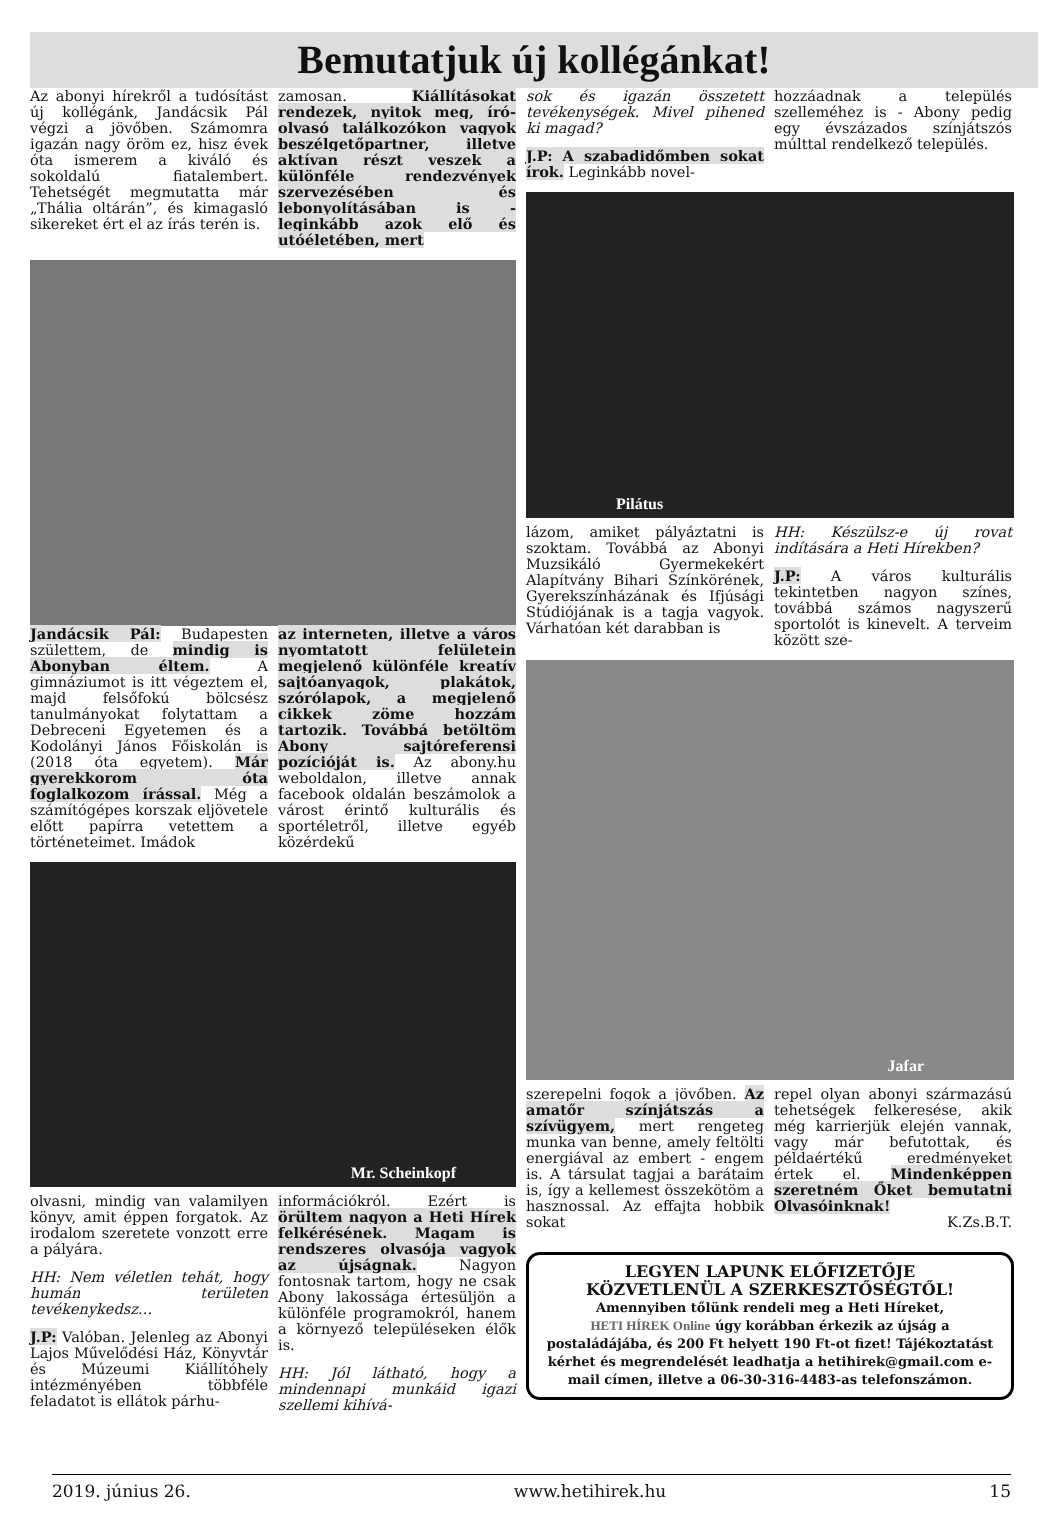Bemutatjuk új kollégánkat!
Az abonyi hírekről a tudósítást új kollégánk, Jandácsik Pál végzi a jövőben. Számomra igazán nagy öröm ez, hisz évek óta ismerem a kiváló és sokoldalú fiatalembert. Tehetségét megmutatta már „Thália oltárán”, és kimagasló sikereket ért el az írás terén is.
zamosan. Kiállításokat rendezek, nyitok meg, író-olvasó találkozókon vagyok beszélgetőpartner, illetve aktívan részt veszek a különféle rendezvények szervezésében és lebonyolításában is - leginkább azok elő és utóéletében, mert
Jandácsik Pál: Budapesten születtem, de mindig is Abonyban éltem. A gimnáziumot is itt végeztem el, majd felsőfokú bölcsész tanulmányokat folytattam a Debreceni Egyetemen és a Kodolányi János Főiskolán is (2018 óta egyetem). Már gyerekkorom óta foglalkozom írással. Még a számítógépes korszak eljövetele előtt papírra vetettem a történeteimet. Imádok
az interneten, illetve a város nyomtatott felületein megjelenő különféle kreatív sajtóanyagok, plakátok, szórólapok, a megjelenő cikkek zöme hozzám tartozik. Továbbá betöltöm Abony sajtóreferensi pozícióját is. Az abony.hu weboldalon, illetve annak facebook oldalán beszámolok a várost érintő kulturális és sportéletről, illetve egyéb közérdekű
Mr. Scheinkopf
olvasni, mindig van valamilyen könyv, amit éppen forgatok. Az irodalom szeretete vonzott erre a pályára.
HH: Nem véletlen tehát, hogy humán területen tevékenykedsz…
J.P: Valóban. Jelenleg az Abonyi Lajos Művelődési Ház, Könyvtár és Múzeumi Kiállítóhely intézményében többféle feladatot is ellátok párhu-
információkról. Ezért is örültem nagyon a Heti Hírek felkérésének. Magam is rendszeres olvasója vagyok az újságnak. Nagyon fontosnak tartom, hogy ne csak Abony lakossága értesüljön a különféle programokról, hanem a környező településeken élők is.
HH: Jól látható, hogy a mindennapi munkáid igazi szellemi kihívá-
sok és igazán összetett tevékenységek. Mivel pihened ki magad?
J.P: A szabadidőmben sokat írok. Leginkább novel-
hozzáadnak a település szelleméhez is - Abony pedig egy évszázados színjátszós múlttal rendelkező település.
Pilátus
lázom, amiket pályáztatni is szoktam. Továbbá az Abonyi Muzsikáló Gyermekekért Alapítvány Bihari Színkörének, Gyerekszínházának és Ifjúsági Stúdiójának is a tagja vagyok. Várhatóan két darabban is
HH: Készülsz-e új rovat indítására a Heti Hírekben?
J.P: A város kulturális tekintetben nagyon színes, továbbá számos nagyszerű sportolót is kinevelt. A terveim között sze-
Jafar
szerepelni fogok a jövőben. Az amatőr színjátszás a szívügyem, mert rengeteg munka van benne, amely feltölti energiával az embert - engem is. A társulat tagjai a barátaim is, így a kellemest összekötöm a hasznossal. Az effajta hobbik sokat
repel olyan abonyi származású tehetségek felkeresése, akik még karrierjük elején vannak, vagy már befutottak, és példaértékű eredményeket értek el. Mindenképpen szeretném Őket bemutatni Olvasóinknak!
K.Zs.B.T.
LEGYEN LAPUNK ELŐFIZETŐJE
KÖZVETLENÜL A SZERKESZTŐSÉGTŐL!
Amennyiben tőlünk rendeli meg a Heti Híreket,
HETI HÍREK Online úgy korábban érkezik az újság a postaládájába, és 200 Ft helyett 190 Ft-ot fizet! Tájékoztatást kérhet és megrendelését leadhatja a hetihirek@gmail.com e-mail címen, illetve a 06-30-316-4483-as telefonszámon.
2019. június 26. www.hetihirek.hu 15